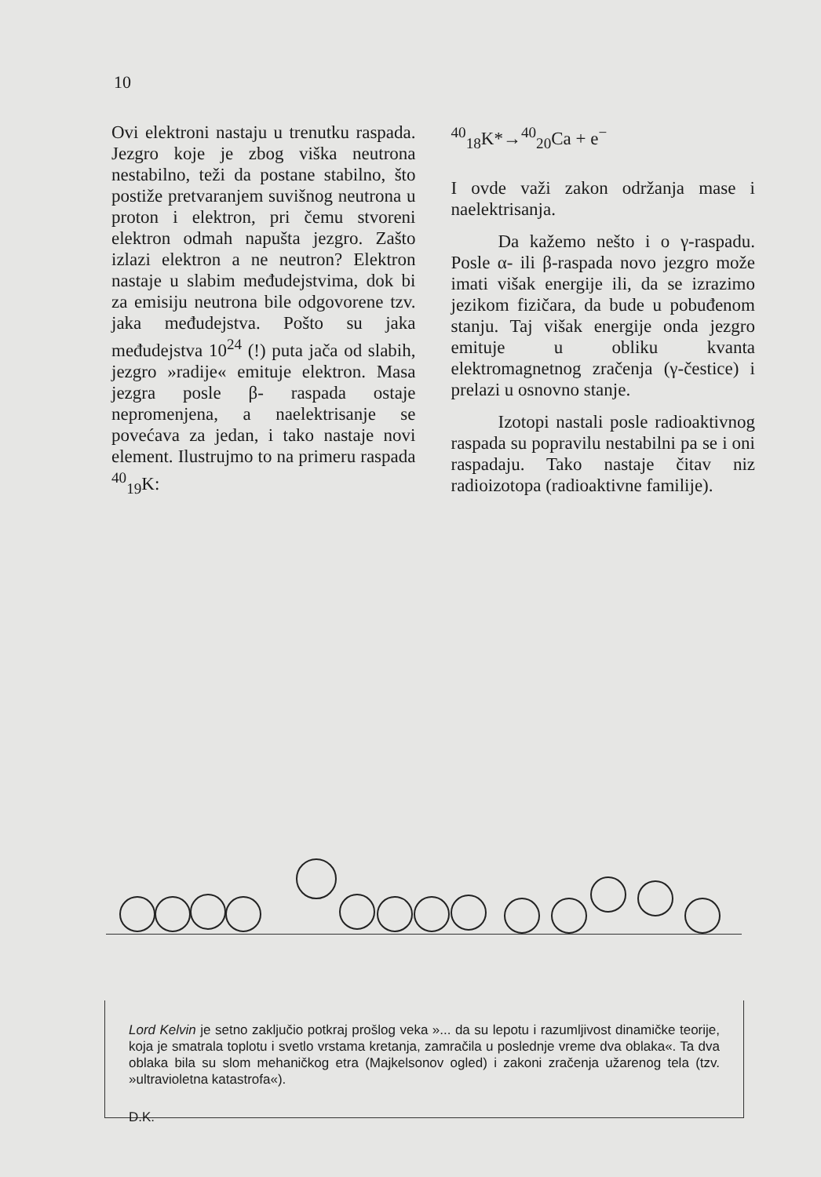10
Ovi elektroni nastaju u trenutku raspada. Jezgro koje je zbog viška neutrona nestabilno, teži da postane stabilno, što postiže pretvaranjem suvišnog neutrona u proton i elektron, pri čemu stvoreni elektron odmah napušta jezgro. Zašto izlazi elektron a ne neutron? Elektron nastaje u slabim međudejstvima, dok bi za emisiju neutrona bile odgovorene tzv. jaka međudejstva. Pošto su jaka međudejstva 10<sup>24</sup> (!) puta jača od slabih, jezgro »radije« emituje elektron. Masa jezgra posle β- raspada ostaje nepromenjena, a naelektrisanje se povećava za jedan, i tako nastaje novi element. Ilustrujmo to na primeru raspada <sup>40</sup><sub>19</sub>K:
<sup>40</sup> <sub>18</sub>K*→<sup>40</sup><sub>20</sub>Ca + e<sup>−</sup>
I ovde važi zakon održanja mase i naelektrisanja.
Da kažemo nešto i o γ-raspadu. Posle α- ili β-raspada novo jezgro može imati višak energije ili, da se izrazimo jezikom fizičara, da bude u pobuđenom stanju. Taj višak energije onda jezgro emituje u obliku kvanta elektromagnetnog zračenja (γ-čestice) i prelazi u osnovno stanje.
Izotopi nastali posle radioaktivnog raspada su popravilu nestabilni pa se i oni raspadaju. Tako nastaje čitav niz radioizotopa (radioaktivne familije).
Lord Kelvin je setno zaključio potkraj prošlog veka »... da su lepotu i razumljivost dinamičke teorije, koja je smatrala toplotu i svetlo vrstama kretanja, zamračila u poslednje vreme dva oblaka«. Ta dva oblaka bila su slom mehaničkog etra (Majkelsonov ogled) i zakoni zračenja užarenog tela (tzv. »ultravioletna katastrofa«).
D.K.